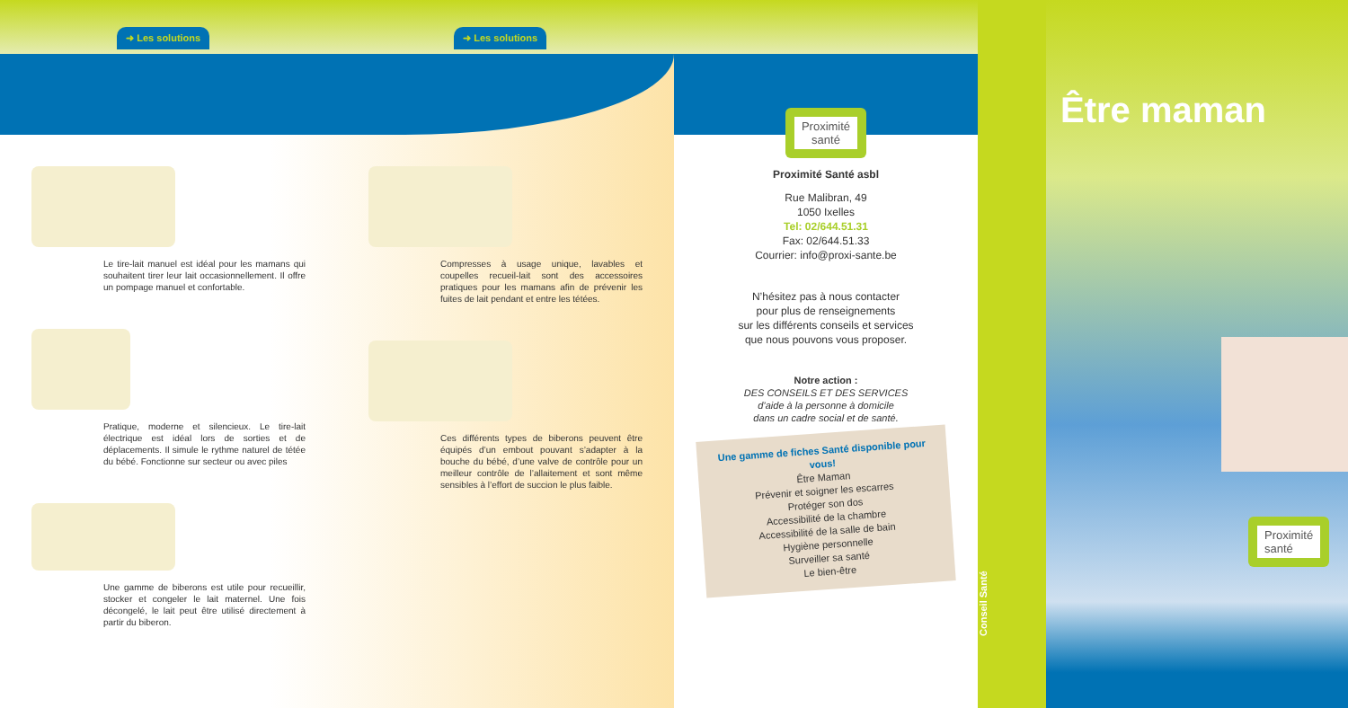➜ Les solutions
Le tire-lait manuel est idéal pour les mamans qui souhaitent tirer leur lait occasionnellement. Il offre un pompage manuel et confortable.
Pratique, moderne et silencieux. Le tire-lait électrique est idéal lors de sorties et de déplacements. Il simule le rythme naturel de tétée du bébé. Fonctionne sur secteur ou avec piles
Une gamme de biberons est utile pour recueillir, stocker et congeler le lait maternel. Une fois décongelé, le lait peut être utilisé directement à partir du biberon.
➜ Les solutions
Compresses à usage unique, lavables et coupelles recueil-lait sont des accessoires pratiques pour les mamans afin de prévenir les fuites de lait pendant et entre les tétées.
Ces différents types de biberons peuvent être équipés d’un embout pouvant s’adapter à la bouche du bébé, d’une valve de contrôle pour un meilleur contrôle de l’allaitement et sont même sensibles à l’effort de succion le plus faible.
Proximité
santé
Proximité Santé asbl
Rue Malibran, 49
1050 Ixelles
Tel: 02/644.51.31
Fax: 02/644.51.33
Courrier: info@proxi-sante.be
N’hésitez pas à nous contacter
pour plus de renseignements
sur les différents conseils et services
que nous pouvons vous proposer.
Notre action :
DES CONSEILS ET DES SERVICES
d’aide à la personne à domicile
dans un cadre social et de santé.
Une gamme de fiches Santé disponible pour vous!
Être Maman
Prévenir et soigner les escarres
Protéger son dos
Accessibilité de la chambre
Accessibilité de la salle de bain
Hygiène personnelle
Surveiller sa santé
Le bien-être
Conseil Santé
Être maman
Proximité
santé